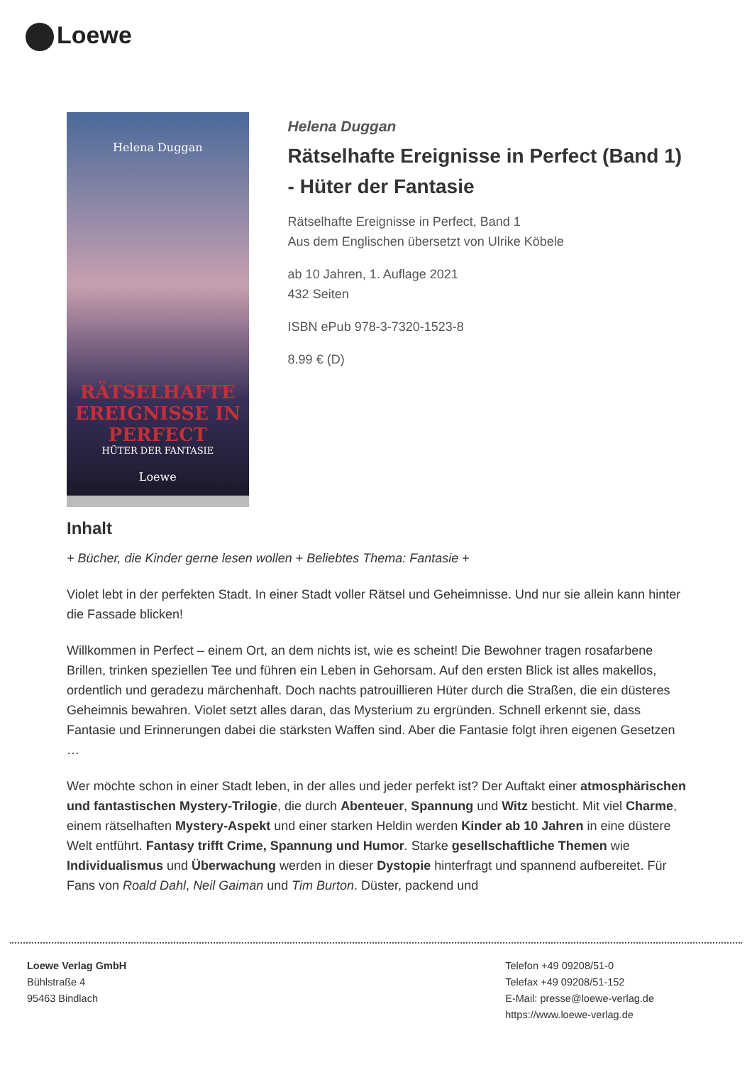Loewe
Helena Duggan
RÄTSELHAFTE EREIGNISSE IN PERFECT
HÜTER DER FANTASIE
Loewe
Helena Duggan
Rätselhafte Ereignisse in Perfect (Band 1) - Hüter der Fantasie
Rätselhafte Ereignisse in Perfect, Band 1
Aus dem Englischen übersetzt von Ulrike Köbele
ab 10 Jahren, 1. Auflage 2021
432 Seiten
ISBN ePub 978-3-7320-1523-8
8.99 € (D)
Inhalt
+ Bücher, die Kinder gerne lesen wollen + Beliebtes Thema: Fantasie +
Violet lebt in der perfekten Stadt. In einer Stadt voller Rätsel und Geheimnisse. Und nur sie allein kann hinter die Fassade blicken!
Willkommen in Perfect – einem Ort, an dem nichts ist, wie es scheint! Die Bewohner tragen rosafarbene Brillen, trinken speziellen Tee und führen ein Leben in Gehorsam. Auf den ersten Blick ist alles makellos, ordentlich und geradezu märchenhaft. Doch nachts patrouillieren Hüter durch die Straßen, die ein düsteres Geheimnis bewahren. Violet setzt alles daran, das Mysterium zu ergründen. Schnell erkennt sie, dass Fantasie und Erinnerungen dabei die stärksten Waffen sind. Aber die Fantasie folgt ihren eigenen Gesetzen …
Wer möchte schon in einer Stadt leben, in der alles und jeder perfekt ist? Der Auftakt einer atmosphärischen und fantastischen Mystery-Trilogie, die durch Abenteuer, Spannung und Witz besticht. Mit viel Charme, einem rätselhaften Mystery-Aspekt und einer starken Heldin werden Kinder ab 10 Jahren in eine düstere Welt entführt. Fantasy trifft Crime, Spannung und Humor. Starke gesellschaftliche Themen wie Individualismus und Überwachung werden in dieser Dystopie hinterfragt und spannend aufbereitet. Für Fans von Roald Dahl, Neil Gaiman und Tim Burton. Düster, packend und
Loewe Verlag GmbH
Bühlstraße 4
95463 Bindlach
Telefon +49 09208/51-0
Telefax +49 09208/51-152
E-Mail: presse@loewe-verlag.de
https://www.loewe-verlag.de